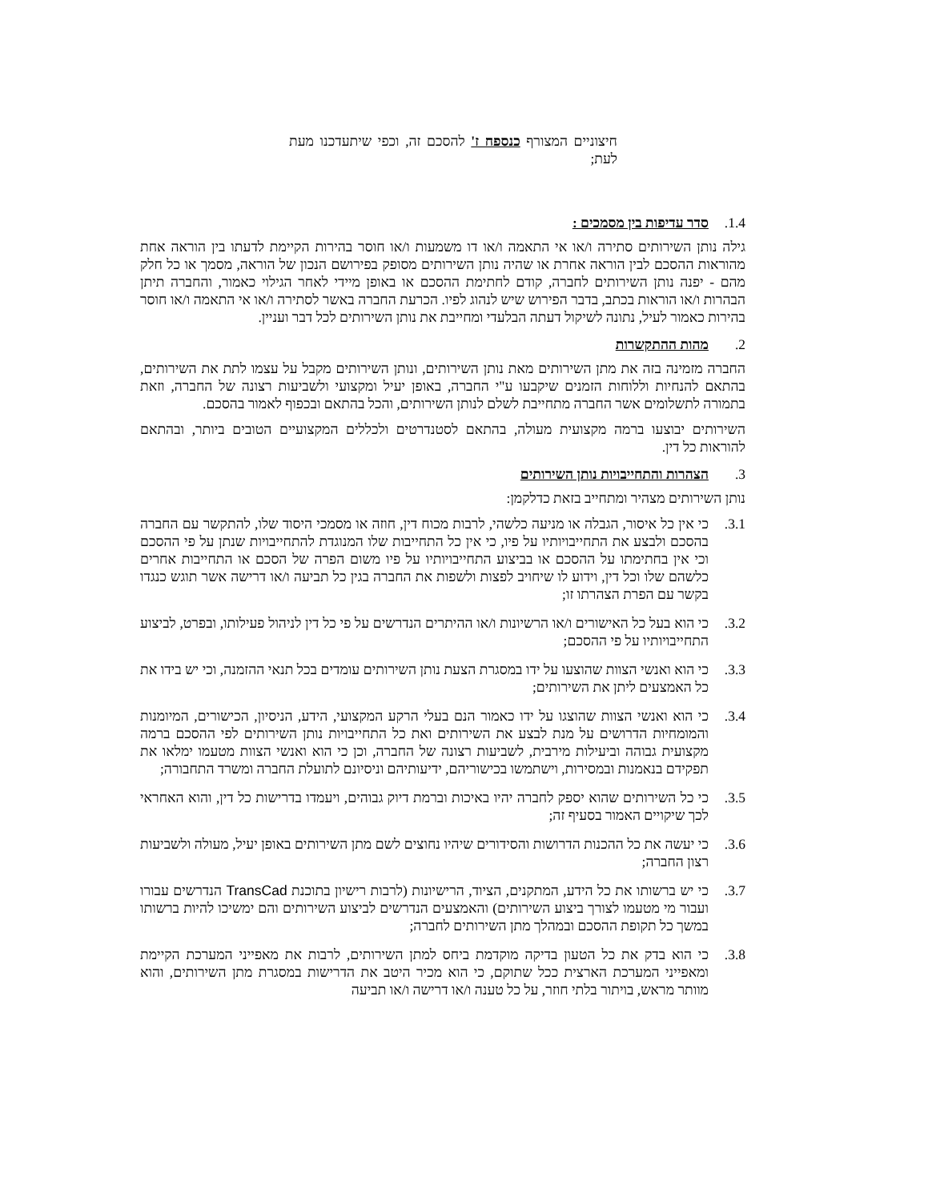חיצוניים המצורף כנספח ז' להסכם זה, וכפי שיתעדכנו מעת לעת;
1.4. סדר עדיפות בין מסמכים :
גילה נותן השירותים סתירה ו/או אי התאמה ו/או דו משמעות ו/או חוסר בהירות הקיימת לדעתו בין הוראה אחת מהוראות ההסכם לבין הוראה אחרת או שהיה נותן השירותים מסופק בפירושם הנכון של הוראה, מסמך או כל חלק מהם - יפנה נותן השירותים לחברה, קודם לחתימת ההסכם או באופן מיידי לאחר הגילוי כאמור, והחברה תיתן הבהרות ו/או הוראות בכתב, בדבר הפירוש שיש לנהוג לפיו. הכרעת החברה באשר לסתירה ו/או אי התאמה ו/או חוסר בהירות כאמור לעיל, נתונה לשיקול דעתה הבלעדי ומחייבת את נותן השירותים לכל דבר ועניין.
2. מהות ההתקשרות
החברה מזמינה בזה את מתן השירותים מאת נותן השירותים, ונותן השירותים מקבל על עצמו לתת את השירותים, בהתאם להנחיות וללוחות הזמנים שיקבעו ע"י החברה, באופן יעיל ומקצועי ולשביעות רצונה של החברה, וזאת בתמורה לתשלומים אשר החברה מתחייבת לשלם לנותן השירותים, והכל בהתאם ובכפוף לאמור בהסכם.
השירותים יבוצעו ברמה מקצועית מעולה, בהתאם לסטנדרטים ולכללים המקצועיים הטובים ביותר, ובהתאם להוראות כל דין.
3. הצהרות והתחייבויות נותן השירותים
נותן השירותים מצהיר ומתחייב בזאת כדלקמן:
3.1. כי אין כל איסור, הגבלה או מניעה כלשהי, לרבות מכוח דין, חוזה או מסמכי היסוד שלו, להתקשר עם החברה בהסכם ולבצע את התחייבויותיו על פיו, כי אין כל התחייבות שלו המנוגדת להתחייבויות שנתן על פי ההסכם וכי אין בחתימתו על ההסכם או בביצוע התחייבויותיו על פיו משום הפרה של הסכם או התחייבות אחרים כלשהם שלו וכל דין, וידוע לו שיחויב לפצות ולשפות את החברה בגין כל תביעה ו/או דרישה אשר תוגש כנגדו בקשר עם הפרת הצהרתו זו;
3.2. כי הוא בעל כל האישורים ו/או הרשיונות ו/או ההיתרים הנדרשים על פי כל דין לניהול פעילותו, ובפרט, לביצוע התחייבויותיו על פי ההסכם;
3.3. כי הוא ואנשי הצוות שהוצעו על ידו במסגרת הצעת נותן השירותים עומדים בכל תנאי ההזמנה, וכי יש בידו את כל האמצעים ליתן את השירותים;
3.4. כי הוא ואנשי הצוות שהוצגו על ידו כאמור הנם בעלי הרקע המקצועי, הידע, הניסיון, הכישורים, המיומנות והמומחיות הדרושים על מנת לבצע את השירותים ואת כל התחייבויות נותן השירותים לפי ההסכם ברמה מקצועית גבוהה וביעילות מירבית, לשביעות רצונה של החברה, וכן כי הוא ואנשי הצוות מטעמו ימלאו את תפקידם בנאמנות ובמסירות, וישתמשו בכישוריהם, ידיעותיהם וניסיונם לתועלת החברה ומשרד התחבורה;
3.5. כי כל השירותים שהוא יספק לחברה יהיו באיכות וברמת דיוק גבוהים, ויעמדו בדרישות כל דין, והוא האחראי לכך שיקויים האמור בסעיף זה;
3.6. כי יעשה את כל ההכנות הדרושות והסידורים שיהיו נחוצים לשם מתן השירותים באופן יעיל, מעולה ולשביעות רצון החברה;
3.7. כי יש ברשותו את כל הידע, המתקנים, הציוד, הרישיונות (לרבות רישיון בתוכנת TransCad הנדרשים עבורו ועבור מי מטעמו לצורך ביצוע השירותים) והאמצעים הנדרשים לביצוע השירותים והם ימשיכו להיות ברשותו במשך כל תקופת ההסכם ובמהלך מתן השירותים לחברה;
3.8. כי הוא בדק את כל הטעון בדיקה מוקדמת ביחס למתן השירותים, לרבות את מאפייני המערכת הקיימת ומאפייני המערכת הארצית ככל שתוקם, כי הוא מכיר היטב את הדרישות במסגרת מתן השירותים, והוא מוותר מראש, בויתור בלתי חוזר, על כל טענה ו/או דרישה ו/או תביעה